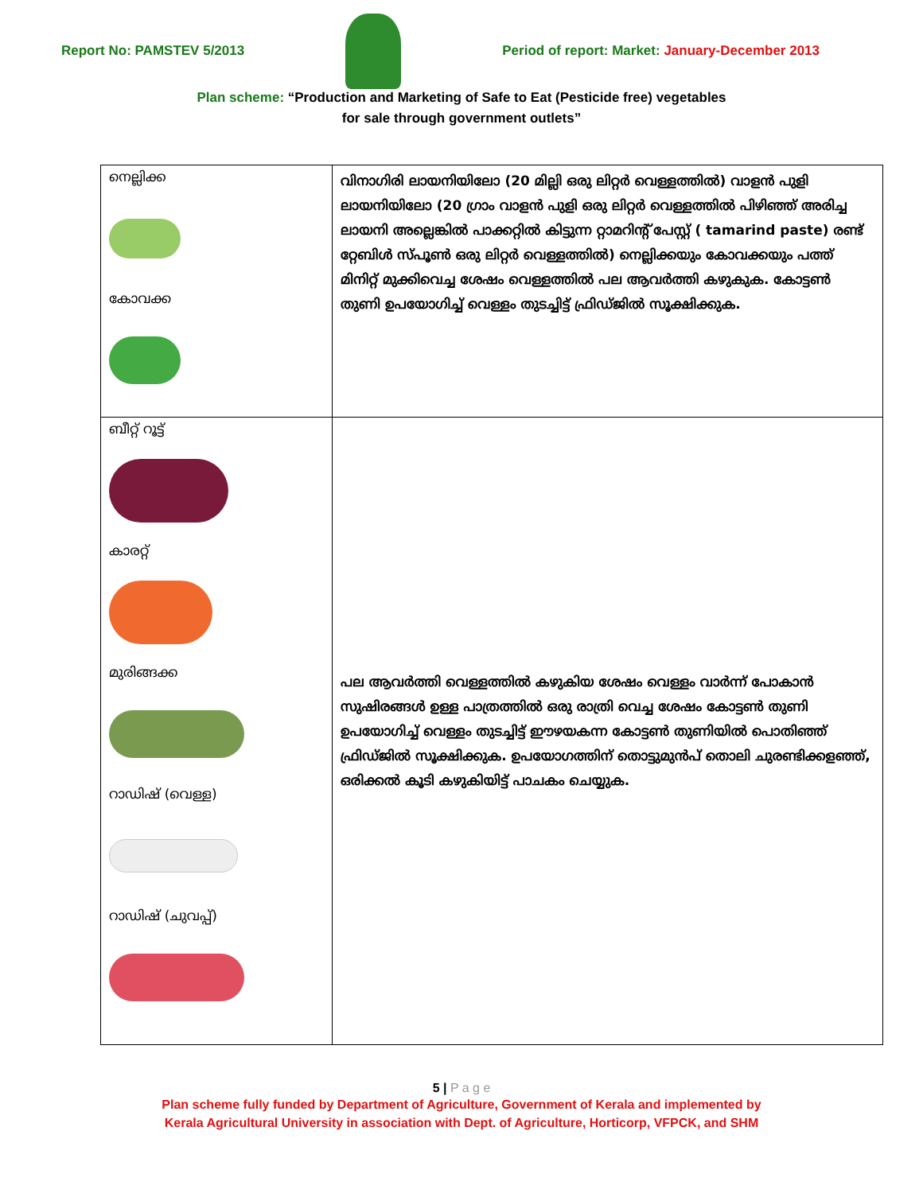Report No: PAMSTEV 5/2013
Period of report: Market: January-December 2013
Plan scheme: “Production and Marketing of Safe to Eat (Pesticide free) vegetables
for sale through government outlets”
| നെല്ലിക്ക കോവക്ക | വിനാഗിരി ലായനിയിലോ (20 മില്ലി ഒരു ലിറ്റർ വെള്ളത്തിൽ) വാളൻ പുളി ലായനിയിലോ (20 ഗ്രാം വാളൻ പുളി ഒരു ലിറ്റർ വെള്ളത്തിൽ പിഴിഞ്ഞ് അരിച്ച ലായനി അല്ലെങ്കിൽ പാക്കറ്റിൽ കിട്ടുന്ന റ്റാമറിന്റ് പേസ്റ്റ് ( tamarind paste) രണ്ട് റ്റേബിൾ സ്പൂൺ ഒരു ലിറ്റർ വെള്ളത്തിൽ) നെല്ലിക്കയും കോവക്കയും പത്ത് മിനിറ്റ് മുക്കിവെച്ച ശേഷം വെള്ളത്തിൽ പല ആവർത്തി കഴുകുക. കോട്ടൺ തുണി ഉപയോഗിച്ച് വെള്ളം തുടച്ചിട്ട് ഫ്രിഡ്ജിൽ സൂക്ഷിക്കുക. |
| ബീറ്റ് റൂട്ട് കാരറ്റ് മുരിങ്ങക്ക റാഡിഷ് (വെള്ള) റാഡിഷ് (ചുവപ്പ്) | പല ആവർത്തി വെള്ളത്തിൽ കഴുകിയ ശേഷം വെള്ളം വാർന്ന് പോകാൻ സുഷിരങ്ങൾ ഉള്ള പാത്രത്തിൽ ഒരു രാത്രി വെച്ച ശേഷം കോട്ടൺ തുണി ഉപയോഗിച്ച് വെള്ളം തുടച്ചിട്ട് ഈഴയകന്ന കോട്ടൺ തുണിയിൽ പൊതിഞ്ഞ് ഫ്രിഡ്ജിൽ സൂക്ഷിക്കുക. ഉപയോഗത്തിന് തൊട്ടുമുൻപ് തൊലി ചുരണ്ടിക്കളഞ്ഞ്, ഒരിക്കൽ കൂടി കഴുകിയിട്ട് പാചകം ചെയ്യുക. |
5 | P a g e
Plan scheme fully funded by Department of Agriculture, Government of Kerala and implemented by
Kerala Agricultural University in association with Dept. of Agriculture, Horticorp, VFPCK, and SHM